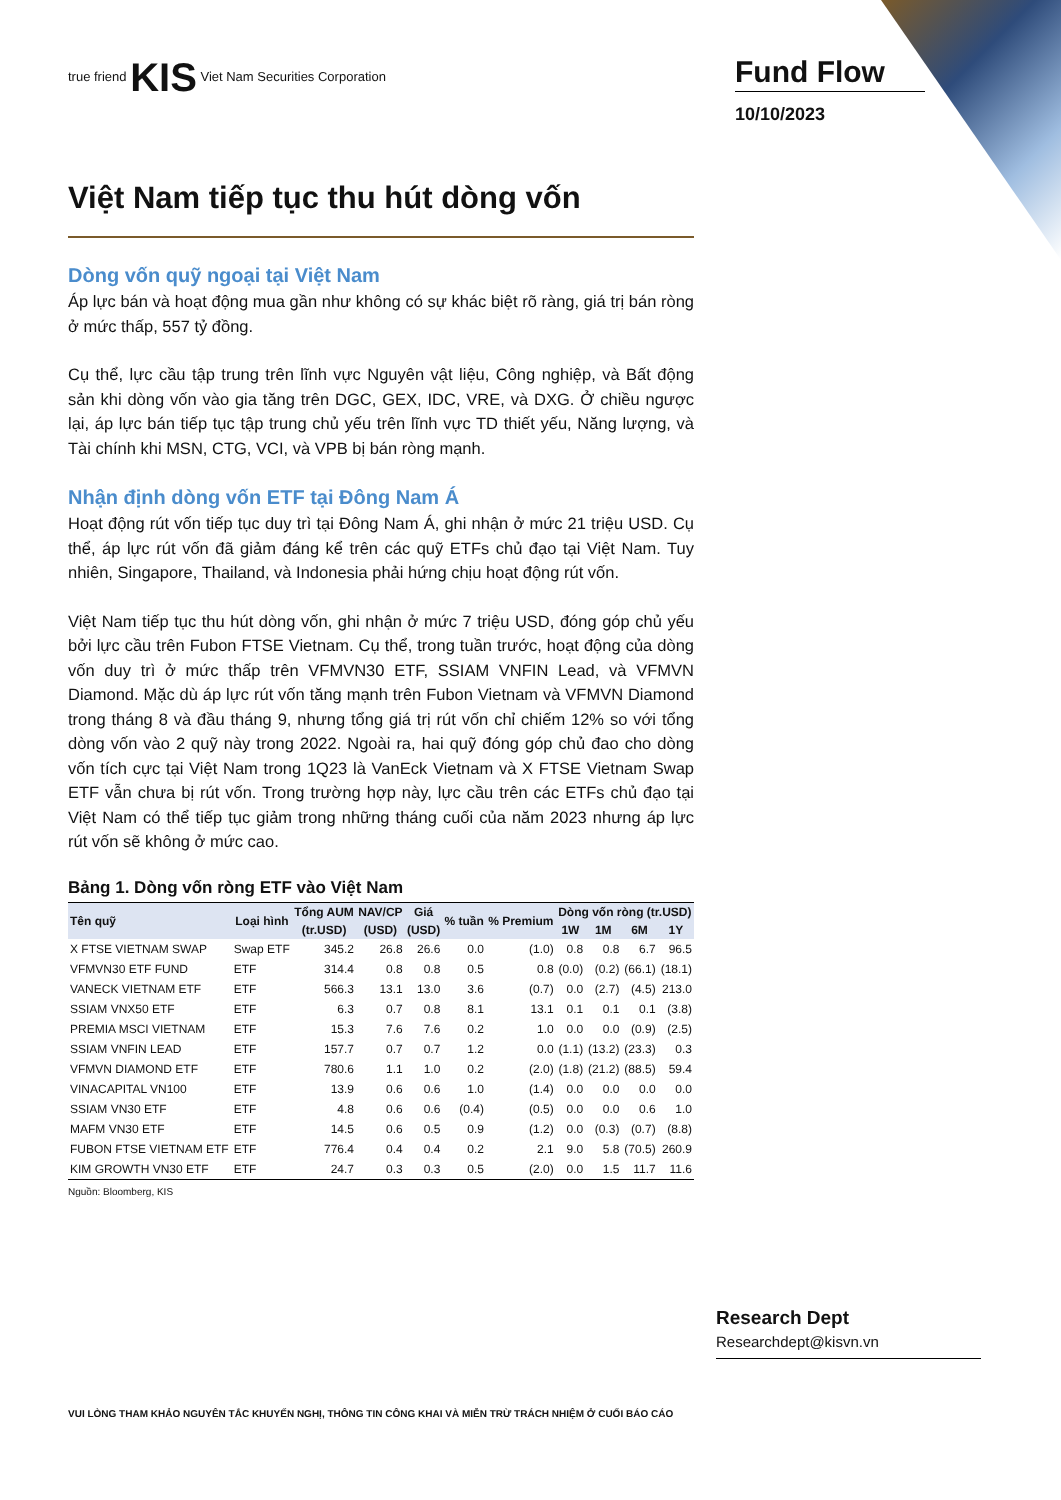true friend KIS Viet Nam Securities Corporation
Việt Nam tiếp tục thu hút dòng vốn
Dòng vốn quỹ ngoại tại Việt Nam
Áp lực bán và hoạt động mua gần như không có sự khác biệt rõ ràng, giá trị bán ròng ở mức thấp, 557 tỷ đồng.
Cụ thể, lực cầu tập trung trên lĩnh vực Nguyên vật liệu, Công nghiệp, và Bất động sản khi dòng vốn vào gia tăng trên DGC, GEX, IDC, VRE, và DXG. Ở chiều ngược lại, áp lực bán tiếp tục tập trung chủ yếu trên lĩnh vực TD thiết yếu, Năng lượng, và Tài chính khi MSN, CTG, VCI, và VPB bị bán ròng mạnh.
Nhận định dòng vốn ETF tại Đông Nam Á
Hoạt động rút vốn tiếp tục duy trì tại Đông Nam Á, ghi nhận ở mức 21 triệu USD. Cụ thể, áp lực rút vốn đã giảm đáng kể trên các quỹ ETFs chủ đạo tại Việt Nam. Tuy nhiên, Singapore, Thailand, và Indonesia phải hứng chịu hoạt động rút vốn.
Việt Nam tiếp tục thu hút dòng vốn, ghi nhận ở mức 7 triệu USD, đóng góp chủ yếu bởi lực cầu trên Fubon FTSE Vietnam. Cụ thể, trong tuần trước, hoạt động của dòng vốn duy trì ở mức thấp trên VFMVN30 ETF, SSIAM VNFIN Lead, và VFMVN Diamond. Mặc dù áp lực rút vốn tăng mạnh trên Fubon Vietnam và VFMVN Diamond trong tháng 8 và đầu tháng 9, nhưng tổng giá trị rút vốn chỉ chiếm 12% so với tổng dòng vốn vào 2 quỹ này trong 2022. Ngoài ra, hai quỹ đóng góp chủ đao cho dòng vốn tích cực tại Việt Nam trong 1Q23 là VanEck Vietnam và X FTSE Vietnam Swap ETF vẫn chưa bị rút vốn. Trong trường hợp này, lực cầu trên các ETFs chủ đạo tại Việt Nam có thể tiếp tục giảm trong những tháng cuối của năm 2023 nhưng áp lực rút vốn sẽ không ở mức cao.
Bảng 1. Dòng vốn ròng ETF vào Việt Nam
| Tên quỹ | Loại hình | Tổng AUM | NAV/CP | Giá | % tuần | % Premium | Dòng vốn ròng (tr.USD) | | | |
| --- | --- | --- | --- | --- | --- | --- | --- | --- | --- | --- |
| | | (tr.USD) | (USD) | (USD) | | | 1W | 1M | 6M | 1Y |
| X FTSE VIETNAM SWAP | Swap ETF | 345.2 | 26.8 | 26.6 | 0.0 | (1.0) | 0.8 | 0.8 | 6.7 | 96.5 |
| VFMVN30 ETF FUND | ETF | 314.4 | 0.8 | 0.8 | 0.5 | 0.8 | (0.0) | (0.2) | (66.1) | (18.1) |
| VANECK VIETNAM ETF | ETF | 566.3 | 13.1 | 13.0 | 3.6 | (0.7) | 0.0 | (2.7) | (4.5) | 213.0 |
| SSIAM VNX50 ETF | ETF | 6.3 | 0.7 | 0.8 | 8.1 | 13.1 | 0.1 | 0.1 | 0.1 | (3.8) |
| PREMIA MSCI VIETNAM | ETF | 15.3 | 7.6 | 7.6 | 0.2 | 1.0 | 0.0 | 0.0 | (0.9) | (2.5) |
| SSIAM VNFIN LEAD | ETF | 157.7 | 0.7 | 0.7 | 1.2 | 0.0 | (1.1) | (13.2) | (23.3) | 0.3 |
| VFMVN DIAMOND ETF | ETF | 780.6 | 1.1 | 1.0 | 0.2 | (2.0) | (1.8) | (21.2) | (88.5) | 59.4 |
| VINACAPITAL VN100 | ETF | 13.9 | 0.6 | 0.6 | 1.0 | (1.4) | 0.0 | 0.0 | 0.0 | 0.0 |
| SSIAM VN30 ETF | ETF | 4.8 | 0.6 | 0.6 | (0.4) | (0.5) | 0.0 | 0.0 | 0.6 | 1.0 |
| MAFM VN30 ETF | ETF | 14.5 | 0.6 | 0.5 | 0.9 | (1.2) | 0.0 | (0.3) | (0.7) | (8.8) |
| FUBON FTSE VIETNAM ETF | ETF | 776.4 | 0.4 | 0.4 | 0.2 | 2.1 | 9.0 | 5.8 | (70.5) | 260.9 |
| KIM GROWTH VN30 ETF | ETF | 24.7 | 0.3 | 0.3 | 0.5 | (2.0) | 0.0 | 1.5 | 11.7 | 11.6 |
Nguồn: Bloomberg, KIS
Fund Flow
10/10/2023
Research Dept
Researchdept@kisvn.vn
VUI LÒNG THAM KHẢO NGUYÊN TẮC KHUYẾN NGHỊ, THÔNG TIN CÔNG KHAI VÀ MIỄN TRỪ TRÁCH NHIỆM Ở CUỐI BÁO CÁO